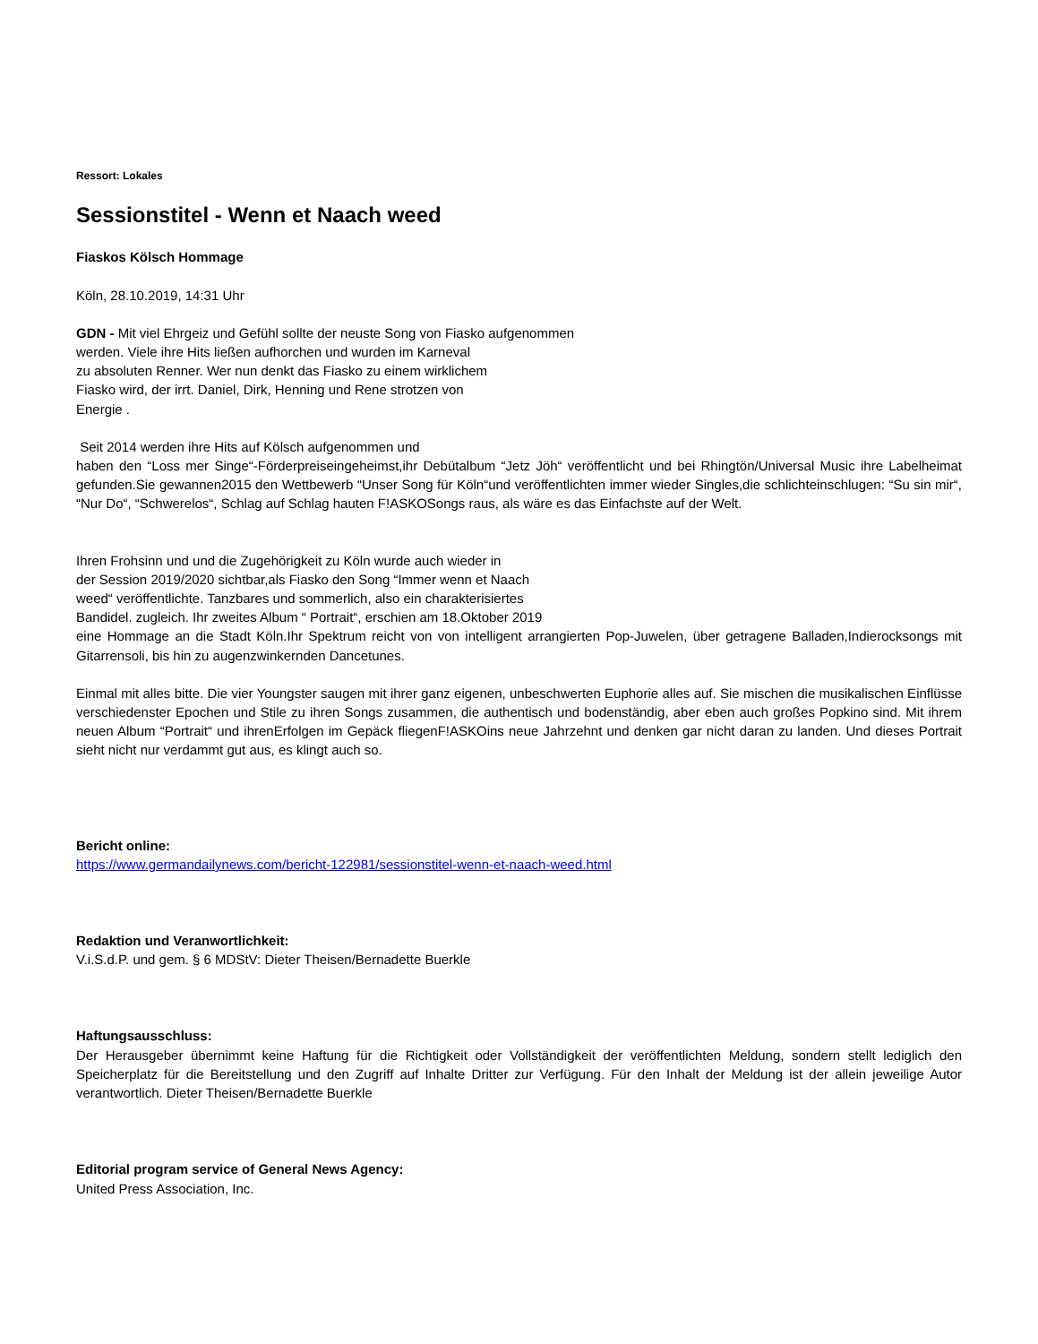Ressort: Lokales
Sessionstitel - Wenn et Naach weed
Fiaskos Kölsch Hommage
Köln, 28.10.2019, 14:31 Uhr
GDN - Mit viel Ehrgeiz und Gefühl sollte der neuste Song von Fiasko aufgenommen
werden. Viele ihre Hits ließen aufhorchen und wurden im Karneval
zu absoluten Renner. Wer nun denkt das Fiasko zu einem wirklichem
Fiasko wird, der irrt. Daniel, Dirk, Henning und Rene strotzen von
Energie .
Seit 2014 werden ihre Hits auf Kölsch aufgenommen und
haben den “Loss mer Singe“-Förderpreiseingeheimst,ihr Debütalbum “Jetz Jöh“ veröffentlicht und bei Rhingtön/Universal Music ihre Labelheimat gefunden.Sie gewannen2015 den Wettbewerb “Unser Song für Köln“und veröffentlichten immer wieder Singles,die schlichteinschlugen: “Su sin mir“, “Nur Do“, “Schwerelos“, Schlag auf Schlag hauten F!ASKOSongs raus, als wäre es das Einfachste auf der Welt.
Ihren Frohsinn und und die Zugehörigkeit zu Köln wurde auch wieder in
der Session 2019/2020 sichtbar,als Fiasko den Song “Immer wenn et Naach
weed“ veröffentlichte. Tanzbares und sommerlich, also ein charakterisiertes
Bandidel. zugleich. Ihr zweites Album “ Portrait“, erschien am 18.Oktober 2019
eine Hommage an die Stadt Köln.Ihr Spektrum reicht von von intelligent arrangierten Pop-Juwelen, über getragene Balladen,Indierocksongs mit Gitarrensoli, bis hin zu augenzwinkernden Dancetunes.
Einmal mit alles bitte. Die vier Youngster saugen mit ihrer ganz eigenen, unbeschwerten Euphorie alles auf. Sie mischen die musikalischen Einflüsse verschiedenster Epochen und Stile zu ihren Songs zusammen, die authentisch und bodenständig, aber eben auch großes Popkino sind. Mit ihrem neuen Album “Portrait“ und ihrenErfolgen im Gepäck fliegenF!ASKOins neue Jahrzehnt und denken gar nicht daran zu landen. Und dieses Portrait sieht nicht nur verdammt gut aus, es klingt auch so.
Bericht online:
https://www.germandailynews.com/bericht-122981/sessionstitel-wenn-et-naach-weed.html
Redaktion und Veranwortlichkeit:
V.i.S.d.P. und gem. § 6 MDStV: Dieter Theisen/Bernadette Buerkle
Haftungsausschluss:
Der Herausgeber übernimmt keine Haftung für die Richtigkeit oder Vollständigkeit der veröffentlichten Meldung, sondern stellt lediglich den Speicherplatz für die Bereitstellung und den Zugriff auf Inhalte Dritter zur Verfügung. Für den Inhalt der Meldung ist der allein jeweilige Autor verantwortlich. Dieter Theisen/Bernadette Buerkle
Editorial program service of General News Agency:
United Press Association, Inc.